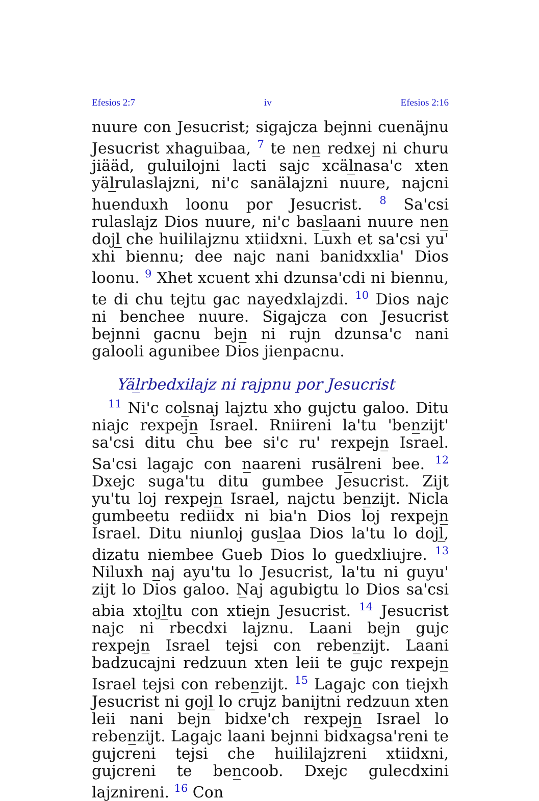Efesios 2:7 iv Efesios 2:16
nuure con Jesucrist; sigajcza bejnni cuenäjnu Jesucrist xhaguibaa, <sup>7</sup> te nen̲ redxej ni churu jiääd, guluilojni lacti sajc xcäl̲nasa'c xten yäl̲rulaslajzni, ni'c sanälajzni nuure, najcni huenduxh loonu por Jesucrist. <sup>8</sup> Sa'csi rulaslajz Dios nuure, ni'c basl̲aani nuure nen̲ dojl̲ che huililajznu xtiidxni. Luxh et sa'csi yu' xhi biennu; dee najc nani banidxxlia' Dios loonu. <sup>9</sup> Xhet xcuent xhi dzunsa'cdi ni biennu, te di chu tejtu gac nayedxlajzdi. <sup>10</sup> Dios najc ni benchee nuure. Sigajcza con Jesucrist bejnni gacnu bejn̲ ni rujn dzunsa'c nani galooli agunibee Dios jienpacnu.
Yäl̲rbedxilajz ni rajpnu por Jesucrist
<sup>11</sup> Ni'c col̲snaj lajztu xho gujctu galoo. Ditu niajc rexpejn̲ Israel. Rniireni la'tu 'ben̲zijt' sa'csi ditu chu bee si'c ru' rexpejn̲ Israel. Sa'csi lagajc con n̲aareni rusäl̲reni bee. <sup>12</sup> Dxejc suga'tu ditu gumbee Jesucrist. Zijt yu'tu loj rexpejn̲ Israel, najctu ben̲zijt. Nicla gumbeetu rediidx ni bia'n Dios loj rexpejn̲ Israel. Ditu niunloj gusl̲aa Dios la'tu lo dojl̲, dizatu niembee Gueb Dios lo guedxliujre. <sup>13</sup> Niluxh n̲aj ayu'tu lo Jesucrist, la'tu ni guyu' zijt lo Dios galoo. N̲aj agubigtu lo Dios sa'csi abia xtojl̲tu con xtiejn Jesucrist. <sup>14</sup> Jesucrist najc ni rbecdxi lajznu. Laani bejn gujc rexpejn̲ Israel tejsi con reben̲zijt. Laani badzucajni redzuun xten leii te gujc rexpejn̲ Israel tejsi con reben̲zijt. <sup>15</sup> Lagajc con tiejxh Jesucrist ni gojl̲ lo crujz banijtni redzuun xten leii nani bejn bidxe'ch rexpejn̲ Israel lo reben̲zijt. Lagajc laani bejnni bidxagsa'reni te gujcreni tejsi che huililajzreni xtiidxni, gujcreni te ben̲coob. Dxejc gulecdxini lajznireni. <sup>16</sup> Con